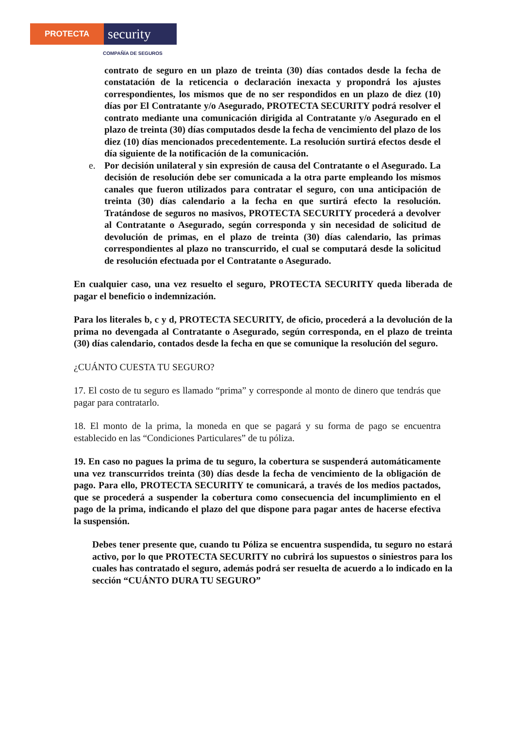PROTECTA
security
COMPAÑÍA DE SEGUROS
contrato de seguro en un plazo de treinta (30) días contados desde la fecha de constatación de la reticencia o declaración inexacta y propondrá los ajustes correspondientes, los mismos que de no ser respondidos en un plazo de diez (10) días por El Contratante y/o Asegurado, PROTECTA SECURITY podrá resolver el contrato mediante una comunicación dirigida al Contratante y/o Asegurado en el plazo de treinta (30) días computados desde la fecha de vencimiento del plazo de los diez (10) días mencionados precedentemente. La resolución surtirá efectos desde el día siguiente de la notificación de la comunicación.
e. Por decisión unilateral y sin expresión de causa del Contratante o el Asegurado. La decisión de resolución debe ser comunicada a la otra parte empleando los mismos canales que fueron utilizados para contratar el seguro, con una anticipación de treinta (30) días calendario a la fecha en que surtirá efecto la resolución. Tratándose de seguros no masivos, PROTECTA SECURITY procederá a devolver al Contratante o Asegurado, según corresponda y sin necesidad de solicitud de devolución de primas, en el plazo de treinta (30) días calendario, las primas correspondientes al plazo no transcurrido, el cual se computará desde la solicitud de resolución efectuada por el Contratante o Asegurado.
En cualquier caso, una vez resuelto el seguro, PROTECTA SECURITY queda liberada de pagar el beneficio o indemnización.
Para los literales b, c y d, PROTECTA SECURITY, de oficio, procederá a la devolución de la prima no devengada al Contratante o Asegurado, según corresponda, en el plazo de treinta (30) días calendario, contados desde la fecha en que se comunique la resolución del seguro.
¿CUÁNTO CUESTA TU SEGURO?
17. El costo de tu seguro es llamado “prima” y corresponde al monto de dinero que tendrás que pagar para contratarlo.
18. El monto de la prima, la moneda en que se pagará y su forma de pago se encuentra establecido en las “Condiciones Particulares” de tu póliza.
19. En caso no pagues la prima de tu seguro, la cobertura se suspenderá automáticamente una vez transcurridos treinta (30) días desde la fecha de vencimiento de la obligación de pago. Para ello, PROTECTA SECURITY te comunicará, a través de los medios pactados, que se procederá a suspender la cobertura como consecuencia del incumplimiento en el pago de la prima, indicando el plazo del que dispone para pagar antes de hacerse efectiva la suspensión.
Debes tener presente que, cuando tu Póliza se encuentra suspendida, tu seguro no estará activo, por lo que PROTECTA SECURITY no cubrirá los supuestos o siniestros para los cuales has contratado el seguro, además podrá ser resuelta de acuerdo a lo indicado en la sección “CUÁNTO DURA TU SEGURO”